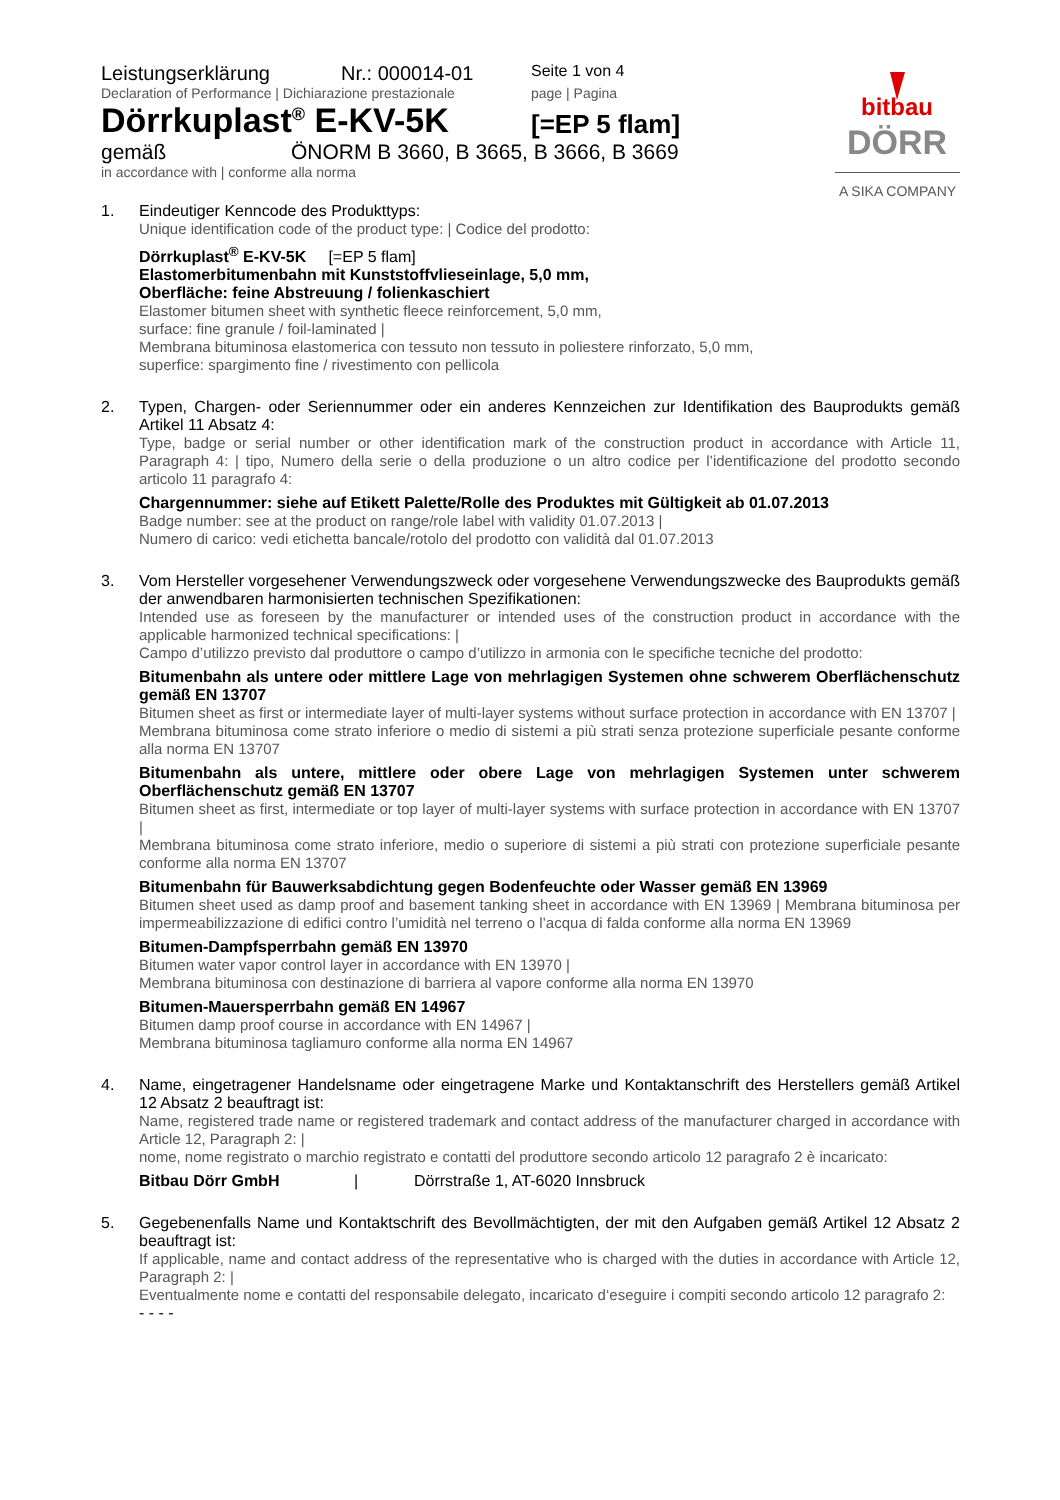bitbau
DÖRR
A SIKA COMPANY
Leistungserklärung Nr.: 000014-01
Seite 1 von 4
Declaration of Performance | Dichiarazione prestazionale
page | Pagina
Dörrkuplast<sup>®</sup> E-KV-5K
[=EP 5 flam]
gemäß ÖNORM B 3660, B 3665, B 3666, B 3669
in accordance with | conforme alla norma
1. Eindeutiger Kenncode des Produkttyps:
Unique identification code of the product type: | Codice del prodotto:
Dörrkuplast<sup>®</sup> E-KV-5K [=EP 5 flam]
Elastomerbitumenbahn mit Kunststoffvlieseinlage, 5,0 mm,
Oberfläche: feine Abstreuung / folienkaschiert
Elastomer bitumen sheet with synthetic fleece reinforcement, 5,0 mm,
surface: fine granule / foil-laminated |
Membrana bituminosa elastomerica con tessuto non tessuto in poliestere rinforzato, 5,0 mm,
superfice: spargimento fine / rivestimento con pellicola
2. Typen, Chargen- oder Seriennummer oder ein anderes Kennzeichen zur Identifikation des Bauprodukts gemäß Artikel 11 Absatz 4:
Type, badge or serial number or other identification mark of the construction product in accordance with Article 11, Paragraph 4: | tipo, Numero della serie o della produzione o un altro codice per l’identificazione del prodotto secondo articolo 11 paragrafo 4:
Chargennummer: siehe auf Etikett Palette/Rolle des Produktes mit Gültigkeit ab 01.07.2013
Badge number: see at the product on range/role label with validity 01.07.2013 |
Numero di carico: vedi etichetta bancale/rotolo del prodotto con validità dal 01.07.2013
3. Vom Hersteller vorgesehener Verwendungszweck oder vorgesehene Verwendungszwecke des Bauprodukts gemäß der anwendbaren harmonisierten technischen Spezifikationen:
Intended use as foreseen by the manufacturer or intended uses of the construction product in accordance with the applicable harmonized technical specifications: |
Campo d’utilizzo previsto dal produttore o campo d’utilizzo in armonia con le specifiche tecniche del prodotto:
Bitumenbahn als untere oder mittlere Lage von mehrlagigen Systemen ohne schwerem Oberflächenschutz gemäß EN 13707
Bitumen sheet as first or intermediate layer of multi-layer systems without surface protection in accordance with EN 13707 |
Membrana bituminosa come strato inferiore o medio di sistemi a più strati senza protezione superficiale pesante conforme alla norma EN 13707
Bitumenbahn als untere, mittlere oder obere Lage von mehrlagigen Systemen unter schwerem Oberflächenschutz gemäß EN 13707
Bitumen sheet as first, intermediate or top layer of multi-layer systems with surface protection in accordance with EN 13707 |
Membrana bituminosa come strato inferiore, medio o superiore di sistemi a più strati con protezione superficiale pesante conforme alla norma EN 13707
Bitumenbahn für Bauwerksabdichtung gegen Bodenfeuchte oder Wasser gemäß EN 13969
Bitumen sheet used as damp proof and basement tanking sheet in accordance with EN 13969 | Membrana bituminosa per impermeabilizzazione di edifici contro l’umidità nel terreno o l’acqua di falda conforme alla norma EN 13969
Bitumen-Dampfsperrbahn gemäß EN 13970
Bitumen water vapor control layer in accordance with EN 13970 |
Membrana bituminosa con destinazione di barriera al vapore conforme alla norma EN 13970
Bitumen-Mauersperrbahn gemäß EN 14967
Bitumen damp proof course in accordance with EN 14967 |
Membrana bituminosa tagliamuro conforme alla norma EN 14967
4. Name, eingetragener Handelsname oder eingetragene Marke und Kontaktanschrift des Herstellers gemäß Artikel 12 Absatz 2 beauftragt ist:
Name, registered trade name or registered trademark and contact address of the manufacturer charged in accordance with Article 12, Paragraph 2: |
nome, nome registrato o marchio registrato e contatti del produttore secondo articolo 12 paragrafo 2 è incaricato:
Bitbau Dörr GmbH | Dörrstraße 1, AT-6020 Innsbruck
5. Gegebenenfalls Name und Kontaktschrift des Bevollmächtigten, der mit den Aufgaben gemäß Artikel 12 Absatz 2 beauftragt ist:
If applicable, name and contact address of the representative who is charged with the duties in accordance with Article 12, Paragraph 2: |
Eventualmente nome e contatti del responsabile delegato, incaricato d‘eseguire i compiti secondo articolo 12 paragrafo 2:
- - - -